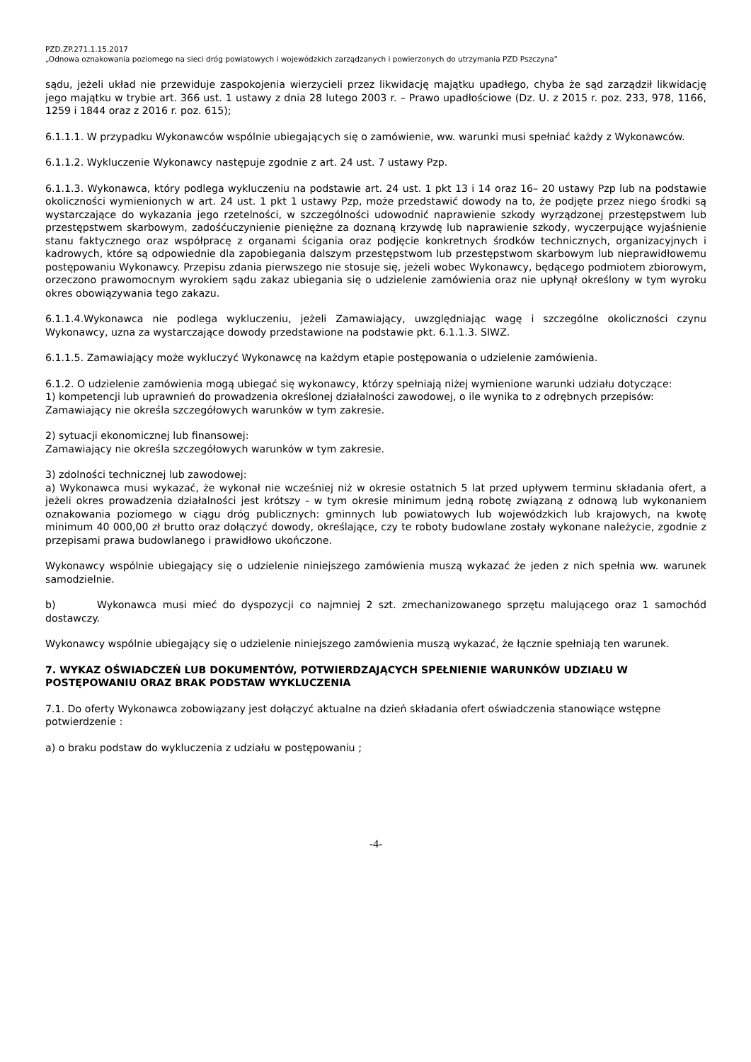PZD.ZP.271.1.15.2017
„Odnowa oznakowania poziomego na sieci dróg powiatowych i wojewódzkich zarządzanych i powierzonych do utrzymania PZD Pszczyna”
sądu, jeżeli układ nie przewiduje zaspokojenia wierzycieli przez likwidację majątku upadłego, chyba że sąd zarządził likwidację jego majątku w trybie art. 366 ust. 1 ustawy z dnia 28 lutego 2003 r. – Prawo upadłościowe (Dz. U. z 2015 r. poz. 233, 978, 1166, 1259 i 1844 oraz z 2016 r. poz. 615);
6.1.1.1. W przypadku Wykonawców wspólnie ubiegających się o zamówienie, ww. warunki musi spełniać każdy z Wykonawców.
6.1.1.2. Wykluczenie Wykonawcy następuje zgodnie z art. 24 ust. 7 ustawy Pzp.
6.1.1.3. Wykonawca, który podlega wykluczeniu na podstawie art. 24 ust. 1 pkt 13 i 14 oraz 16– 20 ustawy Pzp lub na podstawie okoliczności wymienionych w art. 24 ust. 1 pkt 1 ustawy Pzp, może przedstawić dowody na to, że podjęte przez niego środki są wystarczające do wykazania jego rzetelności, w szczególności udowodnić naprawienie szkody wyrządzonej przestępstwem lub przestępstwem skarbowym, zadośćuczynienie pieniężne za doznaną krzywdę lub naprawienie szkody, wyczerpujące wyjaśnienie stanu faktycznego oraz współpracę z organami ścigania oraz podjęcie konkretnych środków technicznych, organizacyjnych i kadrowych, które są odpowiednie dla zapobiegania dalszym przestępstwom lub przestępstwom skarbowym lub nieprawidłowemu postępowaniu Wykonawcy. Przepisu zdania pierwszego nie stosuje się, jeżeli wobec Wykonawcy, będącego podmiotem zbiorowym, orzeczono prawomocnym wyrokiem sądu zakaz ubiegania się o udzielenie zamówienia oraz nie upłynął określony w tym wyroku okres obowiązywania tego zakazu.
6.1.1.4.Wykonawca nie podlega wykluczeniu, jeżeli Zamawiający, uwzględniając wagę i szczególne okoliczności czynu Wykonawcy, uzna za wystarczające dowody przedstawione na podstawie pkt. 6.1.1.3. SIWZ.
6.1.1.5. Zamawiający może wykluczyć Wykonawcę na każdym etapie postępowania o udzielenie zamówienia.
6.1.2. O udzielenie zamówienia mogą ubiegać się wykonawcy, którzy spełniają niżej wymienione warunki udziału dotyczące:
1) kompetencji lub uprawnień do prowadzenia określonej działalności zawodowej, o ile wynika to z odrębnych przepisów:
Zamawiający nie określa szczegółowych warunków w tym zakresie.
2) sytuacji ekonomicznej lub finansowej:
Zamawiający nie określa szczegółowych warunków w tym zakresie.
3) zdolności technicznej lub zawodowej:
a) Wykonawca musi wykazać, że wykonał nie wcześniej niż w okresie ostatnich 5 lat przed upływem terminu składania ofert, a jeżeli okres prowadzenia działalności jest krótszy - w tym okresie minimum jedną robotę związaną z odnową lub wykonaniem oznakowania poziomego w ciągu dróg publicznych: gminnych lub powiatowych lub wojewódzkich lub krajowych, na kwotę minimum 40 000,00 zł brutto oraz dołączyć dowody, określające, czy te roboty budowlane zostały wykonane należycie, zgodnie z przepisami prawa budowlanego i prawidłowo ukończone.
Wykonawcy wspólnie ubiegający się o udzielenie niniejszego zamówienia muszą wykazać że jeden z nich spełnia ww. warunek samodzielnie.
b) Wykonawca musi mieć do dyspozycji co najmniej 2 szt. zmechanizowanego sprzętu malującego oraz 1 samochód dostawczy.
Wykonawcy wspólnie ubiegający się o udzielenie niniejszego zamówienia muszą wykazać, że łącznie spełniają ten warunek.
7. WYKAZ OŚWIADCZEŃ LUB DOKUMENTÓW, POTWIERDZAJĄCYCH SPEŁNIENIE WARUNKÓW UDZIAŁU W POSTĘPOWANIU ORAZ BRAK PODSTAW WYKLUCZENIA
7.1. Do oferty Wykonawca zobowiązany jest dołączyć aktualne na dzień składania ofert oświadczenia stanowiące wstępne potwierdzenie :
a) o braku podstaw do wykluczenia z udziału w postępowaniu ;
-4-